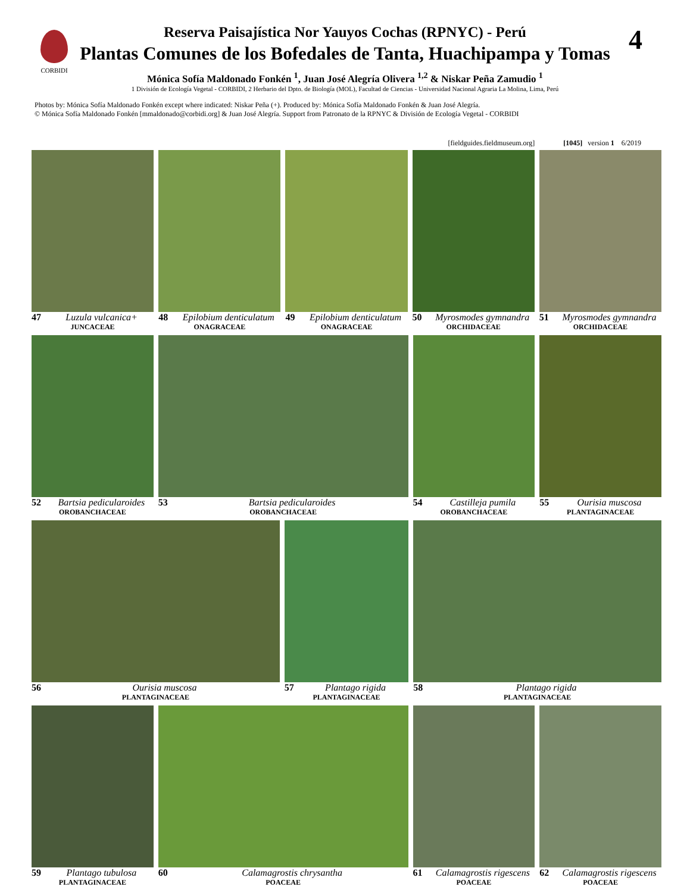CORBIDI 4
Reserva Paisajística Nor Yauyos Cochas (RPNYC) - Perú
Plantas Comunes de los Bofedales de Tanta, Huachipampa y Tomas
Mónica Sofía Maldonado Fonkén <sup>1</sup>, Juan José Alegría Olivera <sup>1,2</sup> & Niskar Peña Zamudio <sup>1</sup>
1 División de Ecología Vegetal - CORBIDI, 2 Herbario del Dpto. de Biología (MOL), Facultad de Ciencias - Universidad Nacional Agraria La Molina, Lima, Perú
Photos by: Mónica Sofía Maldonado Fonkén except where indicated: Niskar Peña (+). Produced by: Mónica Sofía Maldonado Fonkén & Juan José Alegría.
© Mónica Sofía Maldonado Fonkén [mmaldonado@corbidi.org] & Juan José Alegría. Support from Patronato de la RPNYC & División de Ecología Vegetal - CORBIDI
[fieldguides.fieldmuseum.org] [1045] version 1 6/2019
47 Luzula vulcanica+
JUNCACEAE
48 Epilobium denticulatum
ONAGRACEAE
49 Epilobium denticulatum
ONAGRACEAE
50 Myrosmodes gymnandra
ORCHIDACEAE
51 Myrosmodes gymnandra
ORCHIDACEAE
52 Bartsia pedicularoides
OROBANCHACEAE
53 Bartsia pedicularoides
OROBANCHACEAE
54 Castilleja pumila
OROBANCHACEAE
55 Ourisia muscosa
PLANTAGINACEAE
56 Ourisia muscosa
PLANTAGINACEAE
57 Plantago rigida
PLANTAGINACEAE
58 Plantago rigida
PLANTAGINACEAE
59 Plantago tubulosa
PLANTAGINACEAE
60 Calamagrostis chrysantha
POACEAE
61 Calamagrostis rigescens
POACEAE
62 Calamagrostis rigescens
POACEAE